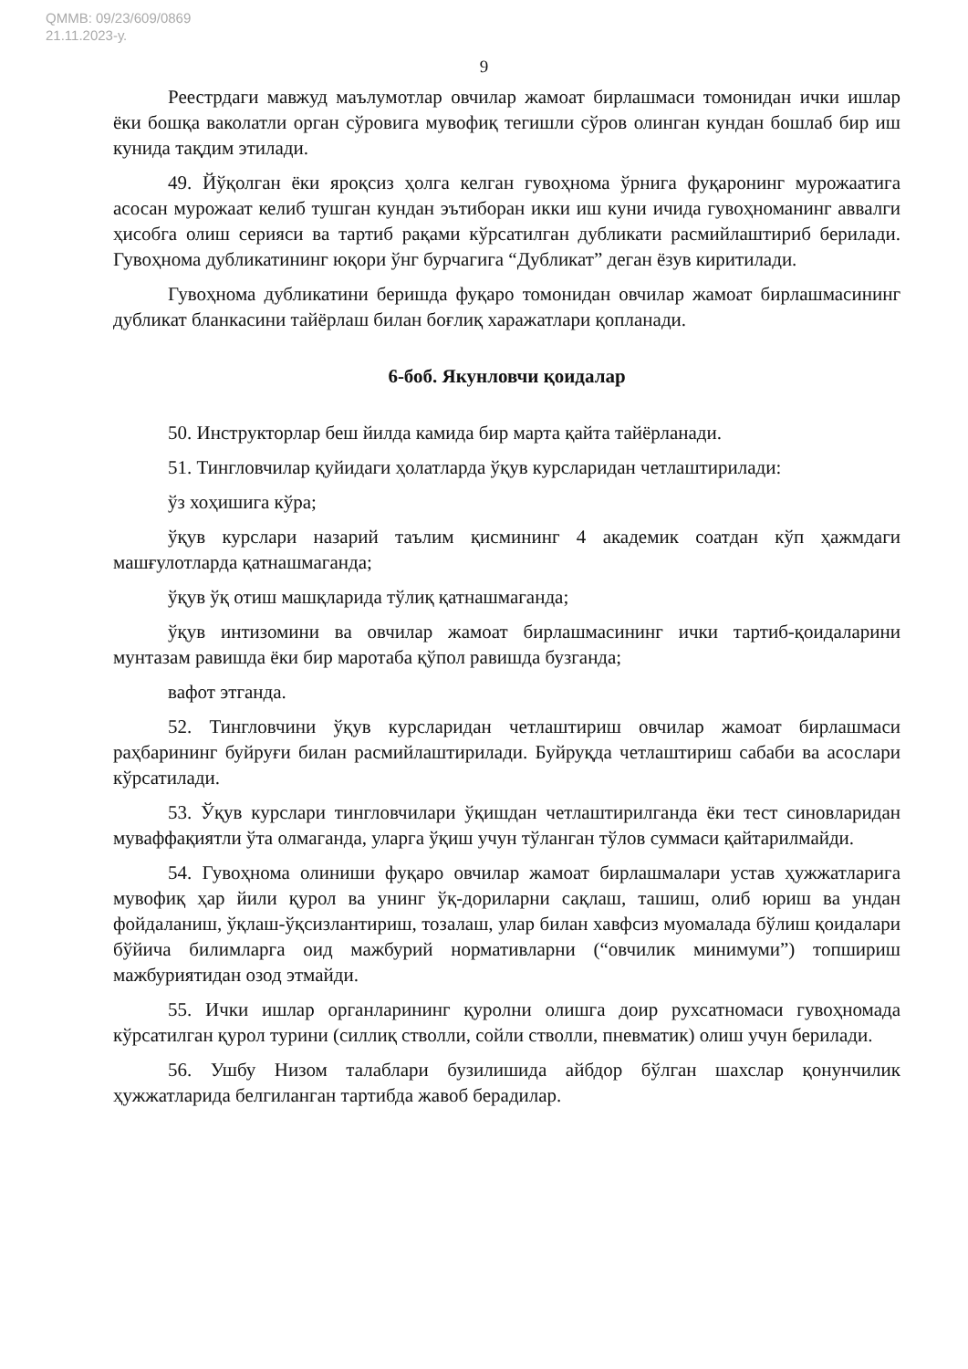QMMB: 09/23/609/0869
21.11.2023-у.
9
Реестрдаги мавжуд маълумотлар овчилар жамоат бирлашмаси томонидан ички ишлар ёки бошқа ваколатли орган сўровига мувофиқ тегишли сўров олинган кундан бошлаб бир иш кунида тақдим этилади.
49. Йўқолган ёки яроқсиз ҳолга келган гувоҳнома ўрнига фуқаронинг мурожаатига асосан мурожаат келиб тушган кундан эътиборан икки иш куни ичида гувоҳноманинг аввалги ҳисобга олиш серияси ва тартиб рақами кўрсатилган дубликати расмийлаштириб берилади. Гувоҳнома дубликатининг юқори ўнг бурчагига “Дубликат” деган ёзув киритилади.
Гувоҳнома дубликатини беришда фуқаро томонидан овчилар жамоат бирлашмасининг дубликат бланкасини тайёрлаш билан боғлиқ харажатлари қопланади.
6-боб. Якунловчи қоидалар
50. Инструкторлар беш йилда камида бир марта қайта тайёрланади.
51. Тингловчилар қуйидаги ҳолатларда ўқув курсларидан четлаштирилади:
ўз хоҳишига кўра;
ўқув курслари назарий таълим қисмининг 4 академик соатдан кўп ҳажмдаги машғулотларда қатнашмаганда;
ўқув ўқ отиш машқларида тўлиқ қатнашмаганда;
ўқув интизомини ва овчилар жамоат бирлашмасининг ички тартиб-қоидаларини мунтазам равишда ёки бир маротаба қўпол равишда бузганда;
вафот этганда.
52. Тингловчини ўқув курсларидан четлаштириш овчилар жамоат бирлашмаси раҳбарининг буйруғи билан расмийлаштирилади. Буйруқда четлаштириш сабаби ва асослари кўрсатилади.
53. Ўқув курслари тингловчилари ўқишдан четлаштирилганда ёки тест синовларидан муваффақиятли ўта олмаганда, уларга ўқиш учун тўланган тўлов суммаси қайтарилмайди.
54. Гувоҳнома олиниши фуқаро овчилар жамоат бирлашмалари устав ҳужжатларига мувофиқ ҳар йили қурол ва унинг ўқ-дориларни сақлаш, ташиш, олиб юриш ва ундан фойдаланиш, ўқлаш-ўқсизлантириш, тозалаш, улар билан хавфсиз муомалада бўлиш қоидалари бўйича билимларга оид мажбурий нормативларни (“овчилик минимуми”) топшириш мажбуриятидан озод этмайди.
55. Ички ишлар органларининг қуролни олишга доир рухсатномаси гувоҳномада кўрсатилган қурол турини (силлиқ стволли, сойли стволли, пневматик) олиш учун берилади.
56. Ушбу Низом талаблари бузилишида айбдор бўлган шахслар қонунчилик ҳужжатларида белгиланган тартибда жавоб берадилар.